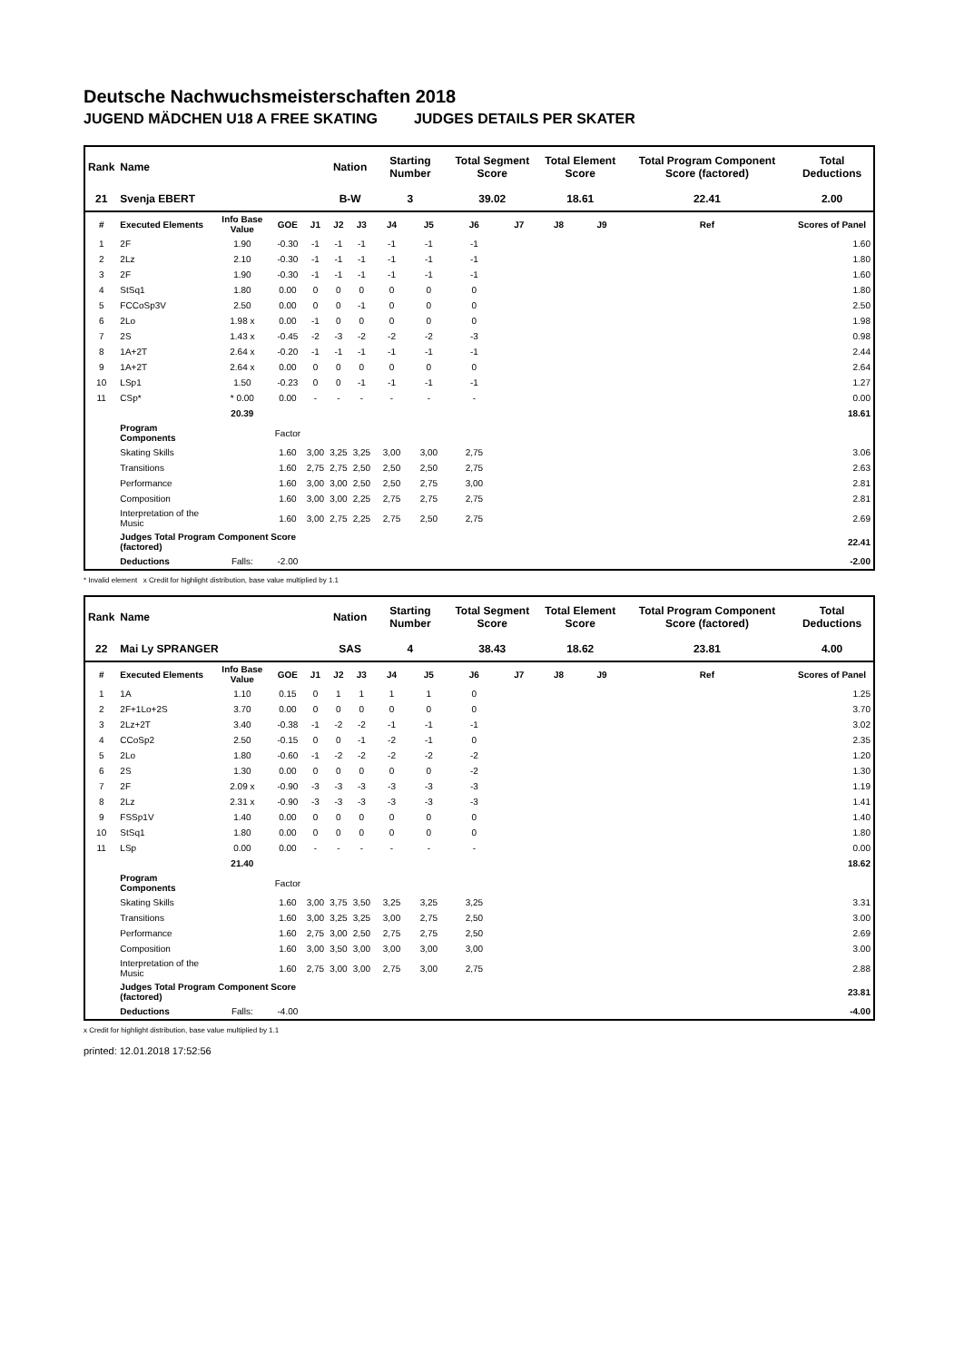Deutsche Nachwuchsmeisterschaften 2018
JUGEND MÄDCHEN U18 A FREE SKATING JUDGES DETAILS PER SKATER
| Rank | Name | | | | Nation | | Starting Number | | Total Segment Score | | Total Element Score | | Total Program Component Score (factored) | | | Total Deductions |
| --- | --- | --- | --- | --- | --- | --- | --- | --- | --- | --- | --- | --- | --- | --- | --- | --- |
| 21 | Svenja EBERT | | | | B-W | | 3 | | 39.02 | | 18.61 | | 22.41 | | | 2.00 |
| # | Executed Elements | Info Base Value | GOE | J1 | J2 | J3 | J4 | J5 | J6 | J7 | J8 | J9 | | Ref | | Scores of Panel |
| 1 | 2F | 1.90 | -0.30 | -1 | -1 | -1 | -1 | -1 | -1 | | | | | | | 1.60 |
| 2 | 2Lz | 2.10 | -0.30 | -1 | -1 | -1 | -1 | -1 | -1 | | | | | | | 1.80 |
| 3 | 2F | 1.90 | -0.30 | -1 | -1 | -1 | -1 | -1 | -1 | | | | | | | 1.60 |
| 4 | StSq1 | 1.80 | 0.00 | 0 | 0 | 0 | 0 | 0 | 0 | | | | | | | 1.80 |
| 5 | FCCoSp3V | 2.50 | 0.00 | 0 | 0 | -1 | 0 | 0 | 0 | | | | | | | 2.50 |
| 6 | 2Lo | 1.98 x | 0.00 | -1 | 0 | 0 | 0 | 0 | 0 | | | | | | | 1.98 |
| 7 | 2S | 1.43 x | -0.45 | -2 | -3 | -2 | -2 | -2 | -3 | | | | | | | 0.98 |
| 8 | 1A+2T | 2.64 x | -0.20 | -1 | -1 | -1 | -1 | -1 | -1 | | | | | | | 2.44 |
| 9 | 1A+2T | 2.64 x | 0.00 | 0 | 0 | 0 | 0 | 0 | 0 | | | | | | | 2.64 |
| 10 | LSp1 | 1.50 | -0.23 | 0 | 0 | -1 | -1 | -1 | -1 | | | | | | | 1.27 |
| 11 | CSp* | * 0.00 | 0.00 | - | - | - | - | - | - | | | | | | | 0.00 |
| | | 20.39 | | | | | | | | | | | | | | 18.61 |
| | Program Components | | Factor | | | | | | | | | | | | | |
| | Skating Skills | | 1.60 | 3,00 | 3,25 | 3,25 | 3,00 | 3,00 | 2,75 | | | | | | | 3.06 |
| | Transitions | | 1.60 | 2,75 | 2,75 | 2,50 | 2,50 | 2,50 | 2,75 | | | | | | | 2.63 |
| | Performance | | 1.60 | 3,00 | 3,00 | 2,50 | 2,50 | 2,75 | 3,00 | | | | | | | 2.81 |
| | Composition | | 1.60 | 3,00 | 3,00 | 2,25 | 2,75 | 2,75 | 2,75 | | | | | | | 2.81 |
| | Interpretation of the Music | | 1.60 | 3,00 | 2,75 | 2,25 | 2,75 | 2,50 | 2,75 | | | | | | | 2.69 |
| | Judges Total Program Component Score (factored) | | | | | | | | | | | | | | | 22.41 |
| | Deductions | Falls: | -2.00 | | | | | | | | | | | | | -2.00 |
* Invalid element x Credit for highlight distribution, base value multiplied by 1.1
| Rank | Name | | | | Nation | | Starting Number | | Total Segment Score | | Total Element Score | | Total Program Component Score (factored) | | | Total Deductions |
| --- | --- | --- | --- | --- | --- | --- | --- | --- | --- | --- | --- | --- | --- | --- | --- | --- |
| 22 | Mai Ly SPRANGER | | | | SAS | | 4 | | 38.43 | | 18.62 | | 23.81 | | | 4.00 |
| # | Executed Elements | Info Base Value | GOE | J1 | J2 | J3 | J4 | J5 | J6 | J7 | J8 | J9 | | Ref | | Scores of Panel |
| 1 | 1A | 1.10 | 0.15 | 0 | 1 | 1 | 1 | 1 | 0 | | | | | | | 1.25 |
| 2 | 2F+1Lo+2S | 3.70 | 0.00 | 0 | 0 | 0 | 0 | 0 | 0 | | | | | | | 3.70 |
| 3 | 2Lz+2T | 3.40 | -0.38 | -1 | -2 | -2 | -1 | -1 | -1 | | | | | | | 3.02 |
| 4 | CCoSp2 | 2.50 | -0.15 | 0 | 0 | -1 | -2 | -1 | 0 | | | | | | | 2.35 |
| 5 | 2Lo | 1.80 | -0.60 | -1 | -2 | -2 | -2 | -2 | -2 | | | | | | | 1.20 |
| 6 | 2S | 1.30 | 0.00 | 0 | 0 | 0 | 0 | 0 | -2 | | | | | | | 1.30 |
| 7 | 2F | 2.09 x | -0.90 | -3 | -3 | -3 | -3 | -3 | -3 | | | | | | | 1.19 |
| 8 | 2Lz | 2.31 x | -0.90 | -3 | -3 | -3 | -3 | -3 | -3 | | | | | | | 1.41 |
| 9 | FSSp1V | 1.40 | 0.00 | 0 | 0 | 0 | 0 | 0 | 0 | | | | | | | 1.40 |
| 10 | StSq1 | 1.80 | 0.00 | 0 | 0 | 0 | 0 | 0 | 0 | | | | | | | 1.80 |
| 11 | LSp | 0.00 | 0.00 | - | - | - | - | - | - | | | | | | | 0.00 |
| | | 21.40 | | | | | | | | | | | | | | 18.62 |
| | Program Components | | Factor | | | | | | | | | | | | | |
| | Skating Skills | | 1.60 | 3,00 | 3,75 | 3,50 | 3,25 | 3,25 | 3,25 | | | | | | | 3.31 |
| | Transitions | | 1.60 | 3,00 | 3,25 | 3,25 | 3,00 | 2,75 | 2,50 | | | | | | | 3.00 |
| | Performance | | 1.60 | 2,75 | 3,00 | 2,50 | 2,75 | 2,75 | 2,50 | | | | | | | 2.69 |
| | Composition | | 1.60 | 3,00 | 3,50 | 3,00 | 3,00 | 3,00 | 3,00 | | | | | | | 3.00 |
| | Interpretation of the Music | | 1.60 | 2,75 | 3,00 | 3,00 | 2,75 | 3,00 | 2,75 | | | | | | | 2.88 |
| | Judges Total Program Component Score (factored) | | | | | | | | | | | | | | | 23.81 |
| | Deductions | Falls: | -4.00 | | | | | | | | | | | | | -4.00 |
x Credit for highlight distribution, base value multiplied by 1.1
printed: 12.01.2018 17:52:56